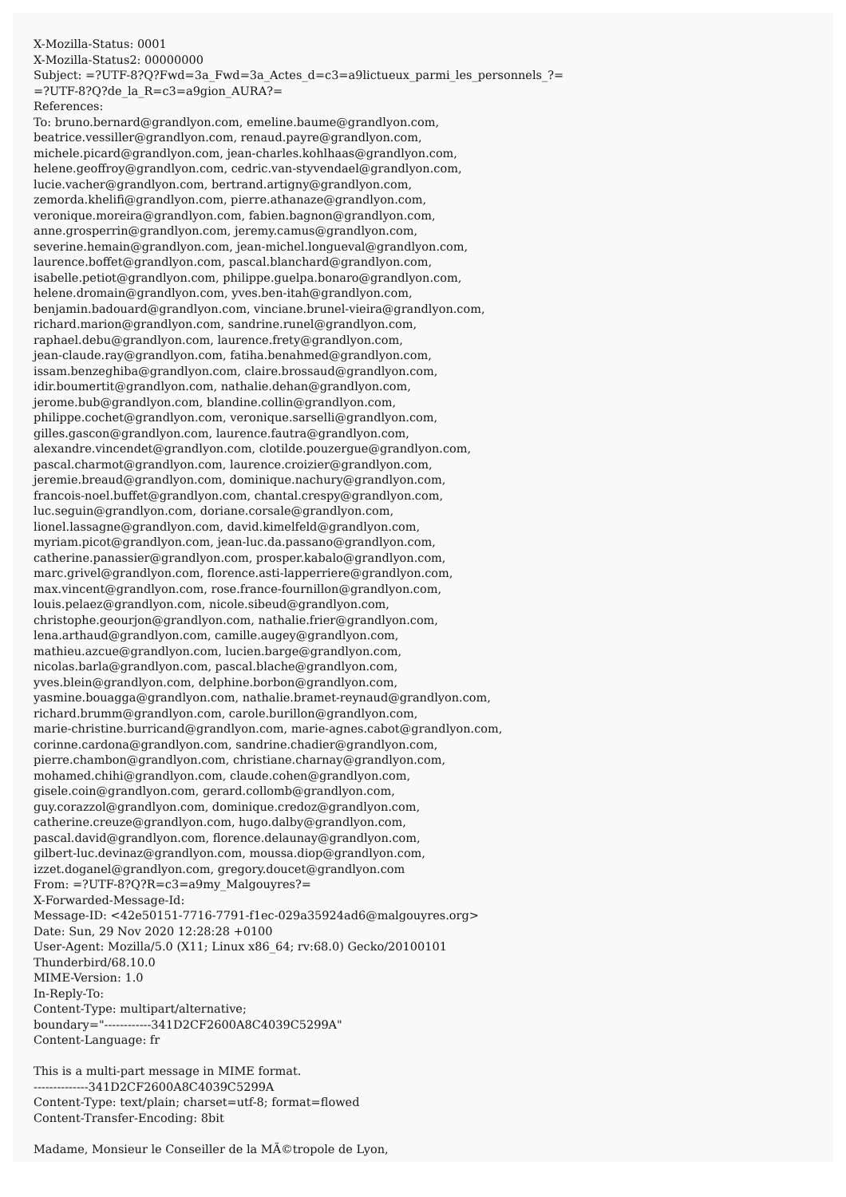X-Mozilla-Status: 0001 X-Mozilla-Status2: 00000000 Subject: =?UTF-8?Q?Fwd=3a_Fwd=3a_Actes_d=c3=a9lictueux_parmi_les_personnels_?= =?UTF-8?Q?de_la_R=c3=a9gion_AURA?= References: To: bruno.bernard@grandlyon.com, emeline.baume@grandlyon.com, beatrice.vessiller@grandlyon.com, renaud.payre@grandlyon.com, michele.picard@grandlyon.com, jean-charles.kohlhaas@grandlyon.com, helene.geoffroy@grandlyon.com, cedric.van-styvendael@grandlyon.com, lucie.vacher@grandlyon.com, bertrand.artigny@grandlyon.com, zemorda.khelifi@grandlyon.com, pierre.athanaze@grandlyon.com, veronique.moreira@grandlyon.com, fabien.bagnon@grandlyon.com, anne.grosperrin@grandlyon.com, jeremy.camus@grandlyon.com, severine.hemain@grandlyon.com, jean-michel.longueval@grandlyon.com, laurence.boffet@grandlyon.com, pascal.blanchard@grandlyon.com, isabelle.petiot@grandlyon.com, philippe.guelpa.bonaro@grandlyon.com, helene.dromain@grandlyon.com, yves.ben-itah@grandlyon.com, benjamin.badouard@grandlyon.com, vinciane.brunel-vieira@grandlyon.com, richard.marion@grandlyon.com, sandrine.runel@grandlyon.com, raphael.debu@grandlyon.com, laurence.frety@grandlyon.com, jean-claude.ray@grandlyon.com, fatiha.benahmed@grandlyon.com, issam.benzeghiba@grandlyon.com, claire.brossaud@grandlyon.com, idir.boumertit@grandlyon.com, nathalie.dehan@grandlyon.com, jerome.bub@grandlyon.com, blandine.collin@grandlyon.com, philippe.cochet@grandlyon.com, veronique.sarselli@grandlyon.com, gilles.gascon@grandlyon.com, laurence.fautra@grandlyon.com, alexandre.vincendet@grandlyon.com, clotilde.pouzergue@grandlyon.com, pascal.charmot@grandlyon.com, laurence.croizier@grandlyon.com, jeremie.breaud@grandlyon.com, dominique.nachury@grandlyon.com, francois-noel.buffet@grandlyon.com, chantal.crespy@grandlyon.com, luc.seguin@grandlyon.com, doriane.corsale@grandlyon.com, lionel.lassagne@grandlyon.com, david.kimelfeld@grandlyon.com, myriam.picot@grandlyon.com, jean-luc.da.passano@grandlyon.com, catherine.panassier@grandlyon.com, prosper.kabalo@grandlyon.com, marc.grivel@grandlyon.com, florence.asti-lapperriere@grandlyon.com, max.vincent@grandlyon.com, rose.france-fournillon@grandlyon.com, louis.pelaez@grandlyon.com, nicole.sibeud@grandlyon.com, christophe.geourjon@grandlyon.com, nathalie.frier@grandlyon.com, lena.arthaud@grandlyon.com, camille.augey@grandlyon.com, mathieu.azcue@grandlyon.com, lucien.barge@grandlyon.com, nicolas.barla@grandlyon.com, pascal.blache@grandlyon.com, yves.blein@grandlyon.com, delphine.borbon@grandlyon.com, yasmine.bouagga@grandlyon.com, nathalie.bramet-reynaud@grandlyon.com, richard.brumm@grandlyon.com, carole.burillon@grandlyon.com, marie-christine.burricand@grandlyon.com, marie-agnes.cabot@grandlyon.com, corinne.cardona@grandlyon.com, sandrine.chadier@grandlyon.com, pierre.chambon@grandlyon.com, christiane.charnay@grandlyon.com, mohamed.chihi@grandlyon.com, claude.cohen@grandlyon.com, gisele.coin@grandlyon.com, gerard.collomb@grandlyon.com, guy.corazzol@grandlyon.com, dominique.credoz@grandlyon.com, catherine.creuze@grandlyon.com, hugo.dalby@grandlyon.com, pascal.david@grandlyon.com, florence.delaunay@grandlyon.com, gilbert-luc.devinaz@grandlyon.com, moussa.diop@grandlyon.com, izzet.doganel@grandlyon.com, gregory.doucet@grandlyon.com From: =?UTF-8?Q?R=c3=a9my_Malgouyres?= X-Forwarded-Message-Id: Message-ID: <42e50151-7716-7791-f1ec-029a35924ad6@malgouyres.org> Date: Sun, 29 Nov 2020 12:28:28 +0100 User-Agent: Mozilla/5.0 (X11; Linux x86_64; rv:68.0) Gecko/20100101 Thunderbird/68.10.0 MIME-Version: 1.0 In-Reply-To: Content-Type: multipart/alternative; boundary="------------341D2CF2600A8C4039C5299A" Content-Language: fr This is a multi-part message in MIME format. --------------341D2CF2600A8C4039C5299A Content-Type: text/plain; charset=utf-8; format=flowed Content-Transfer-Encoding: 8bit Madame, Monsieur le Conseiller de la MÃ©tropole de Lyon,